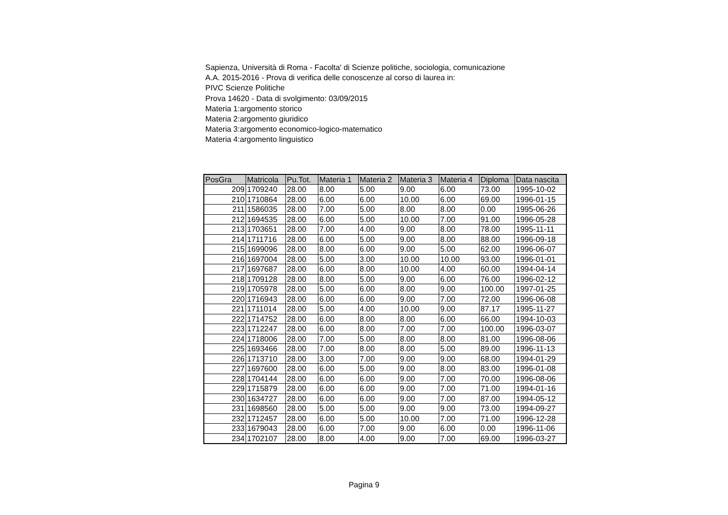Sapienza, Università di Roma - Facolta' di Scienze politiche, sociologia, comunicazione
A.A. 2015-2016 - Prova di verifica delle conoscenze al corso di laurea in:
PIVC Scienze Politiche
Prova 14620 - Data di svolgimento: 03/09/2015
Materia 1:argomento storico
Materia 2:argomento giuridico
Materia 3:argomento economico-logico-matematico
Materia 4:argomento linguistico
| PosGra | Matricola | Pu.Tot. | Materia 1 | Materia 2 | Materia 3 | Materia 4 | Diploma | Data nascita |
| --- | --- | --- | --- | --- | --- | --- | --- | --- |
| 209 | 1709240 | 28.00 | 8.00 | 5.00 | 9.00 | 6.00 | 73.00 | 1995-10-02 |
| 210 | 1710864 | 28.00 | 6.00 | 6.00 | 10.00 | 6.00 | 69.00 | 1996-01-15 |
| 211 | 1586035 | 28.00 | 7.00 | 5.00 | 8.00 | 8.00 | 0.00 | 1995-06-26 |
| 212 | 1694535 | 28.00 | 6.00 | 5.00 | 10.00 | 7.00 | 91.00 | 1996-05-28 |
| 213 | 1703651 | 28.00 | 7.00 | 4.00 | 9.00 | 8.00 | 78.00 | 1995-11-11 |
| 214 | 1711716 | 28.00 | 6.00 | 5.00 | 9.00 | 8.00 | 88.00 | 1996-09-18 |
| 215 | 1699096 | 28.00 | 8.00 | 6.00 | 9.00 | 5.00 | 62.00 | 1996-06-07 |
| 216 | 1697004 | 28.00 | 5.00 | 3.00 | 10.00 | 10.00 | 93.00 | 1996-01-01 |
| 217 | 1697687 | 28.00 | 6.00 | 8.00 | 10.00 | 4.00 | 60.00 | 1994-04-14 |
| 218 | 1709128 | 28.00 | 8.00 | 5.00 | 9.00 | 6.00 | 76.00 | 1996-02-12 |
| 219 | 1705978 | 28.00 | 5.00 | 6.00 | 8.00 | 9.00 | 100.00 | 1997-01-25 |
| 220 | 1716943 | 28.00 | 6.00 | 6.00 | 9.00 | 7.00 | 72.00 | 1996-06-08 |
| 221 | 1711014 | 28.00 | 5.00 | 4.00 | 10.00 | 9.00 | 87.17 | 1995-11-27 |
| 222 | 1714752 | 28.00 | 6.00 | 8.00 | 8.00 | 6.00 | 66.00 | 1994-10-03 |
| 223 | 1712247 | 28.00 | 6.00 | 8.00 | 7.00 | 7.00 | 100.00 | 1996-03-07 |
| 224 | 1718006 | 28.00 | 7.00 | 5.00 | 8.00 | 8.00 | 81.00 | 1996-08-06 |
| 225 | 1693466 | 28.00 | 7.00 | 8.00 | 8.00 | 5.00 | 89.00 | 1996-11-13 |
| 226 | 1713710 | 28.00 | 3.00 | 7.00 | 9.00 | 9.00 | 68.00 | 1994-01-29 |
| 227 | 1697600 | 28.00 | 6.00 | 5.00 | 9.00 | 8.00 | 83.00 | 1996-01-08 |
| 228 | 1704144 | 28.00 | 6.00 | 6.00 | 9.00 | 7.00 | 70.00 | 1996-08-06 |
| 229 | 1715879 | 28.00 | 6.00 | 6.00 | 9.00 | 7.00 | 71.00 | 1994-01-16 |
| 230 | 1634727 | 28.00 | 6.00 | 6.00 | 9.00 | 7.00 | 87.00 | 1994-05-12 |
| 231 | 1698560 | 28.00 | 5.00 | 5.00 | 9.00 | 9.00 | 73.00 | 1994-09-27 |
| 232 | 1712457 | 28.00 | 6.00 | 5.00 | 10.00 | 7.00 | 71.00 | 1996-12-28 |
| 233 | 1679043 | 28.00 | 6.00 | 7.00 | 9.00 | 6.00 | 0.00 | 1996-11-06 |
| 234 | 1702107 | 28.00 | 8.00 | 4.00 | 9.00 | 7.00 | 69.00 | 1996-03-27 |
Pagina 9